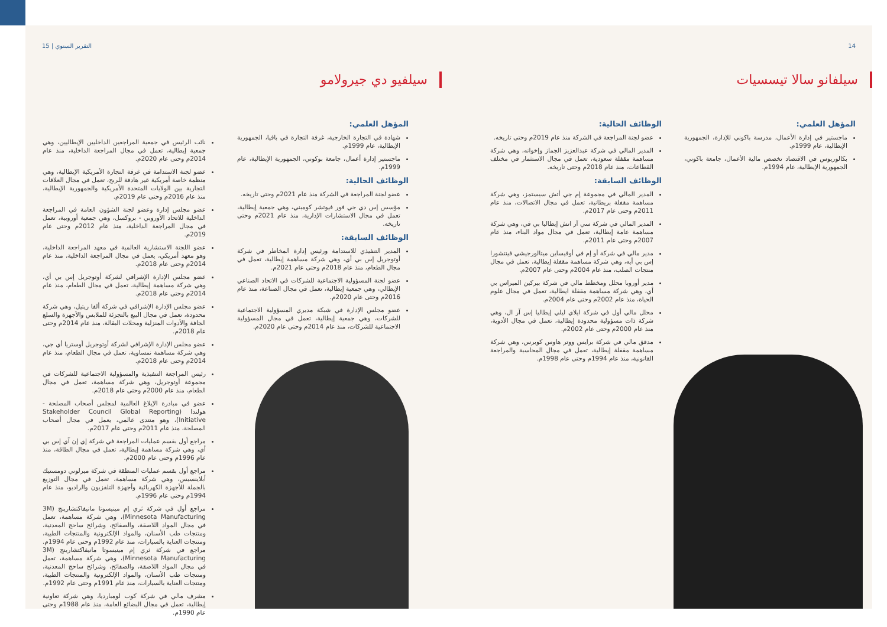14 التقرير السنوي | 15
سيلفانو سالا تيسسيات سيلفيو دي جيرولامو
المؤهل العلمي:
ماجستير في إدارة الأعمال، مدرسة باكوني للإدارة، الجمهورية الإيطالية، عام 1999م.
بكالوريوس في الاقتصاد تخصص مالية الأعمال، جامعة باكوني، الجمهورية الإيطالية، عام 1994م.
الوظائف الحالية:
عضو لجنة المراجعة في الشركة منذ عام 2019م وحتى تاريخه.
المدير المالي في شركة عبدالعزيز الجماز وإخوانه، وهي شركة مساهمة مقفلة سعودية، تعمل في مجال الاستثمار في مختلف القطاعات، منذ عام 2018م وحتى تاريخه.
الوظائف السابقة:
المدير المالي في مجموعة إم جي أتش سيستمز، وهي شركة مساهمة مقفلة بريطانية، تعمل في مجال الاتصالات، منذ عام 2011م وحتى عام 2017م.
المدير المالي في شركة سي آر اتش إيطاليا بي في، وهي شركة مساهمة عامة إيطالية، تعمل في مجال مواد البناء، منذ عام 2007م وحتى عام 2011م.
مدير مالي في شركة أو إم في أوفيساين ميتالورجيشي فينتشورا إس بي أيه، وهي شركة مساهمة مقفلة إيطالية، تعمل في مجال منتجات الصلب، منذ عام 2004م وحتى عام 2007م.
مدير أوروبا محلل ومخطط مالي في شركة بيركين الميراس بي أي، وهي شركة مساهمة مقفلة ايطالية، تعمل في مجال علوم الحياة، منذ عام 2002م وحتى عام 2004م.
محلل مالي أول في شركة ايلاي ليلي إيطاليا إس آر ال، وهي شركة ذات مسؤولية محدودة إيطالية، تعمل في مجال الأدوية، منذ عام 2000م وحتى عام 2002م.
مدقق مالي في شركة برايس ووتر هاوس كوبرس، وهي شركة مساهمة مقفلة إيطالية، تعمل في مجال المحاسبة والمراجعة القانونية، منذ عام 1994م وحتى عام 1998م.
المؤهل العلمي:
شهادة في التجارة الخارجية، غرفة التجارة في بافيا، الجمهورية الإيطالية، عام 1999م.
ماجستير إدارة أعمال، جامعة بوكوني، الجمهورية الإيطالية، عام 1999م.
الوظائف الحالية:
عضو لجنة المراجعة في الشركة منذ عام 2021م وحتى تاريخه.
مؤسس إس دي جي فور فيوتشر كومبني، وهي جمعية إيطالية، تعمل في مجال الاستشارات الإدارية، منذ عام 2021م وحتى تاريخه.
الوظائف السابقة:
المدير التنفيذي للاستدامة ورئيس إدارة المخاطر في شركة أوتوجريل إس بي أي، وهي شركة مساهمة إيطالية، تعمل في مجال الطعام، منذ عام 2018م وحتى عام 2021م.
عضو لجنة المسؤولية الاجتماعية للشركات في الاتحاد الصناعي الإيطالي، وهي جمعية إيطالية، تعمل في مجال الصناعة، منذ عام 2016م وحتى عام 2020م.
عضو مجلس الإدارة في شبكة مديري المسؤولية الاجتماعية للشركات، وهي جمعية إيطالية، تعمل في مجال المسؤولية الاجتماعية للشركات، منذ عام 2014م وحتى عام 2020م.
نائب الرئيس في جمعية المراجعين الداخليين الإيطاليين، وهي جمعية إيطالية، تعمل في مجال المراجعة الداخلية، منذ عام 2014م وحتى عام 2020م.
عضو لجنة الاستدامة في غرفة التجارة الأمريكية الإيطالية، وهي منظمة خاصة أمريكية غير هادفة للربح، تعمل في مجال العلاقات التجارية بين الولايات المتحدة الأمريكية والجمهورية الإيطالية، منذ عام 2016م وحتى عام 2019م.
عضو مجلس إدارة وعضو لجنة الشؤون العامة في المراجعة الداخلية للاتحاد الأوروبي - بروكسل، وهي جمعية أوروبية، تعمل في مجال المراجعة الداخلية، منذ عام 2012م وحتى عام 2019م.
عضو اللجنة الاستشارية العالمية في معهد المراجعة الداخلية، وهو معهد أمريكي، يعمل في مجال المراجعة الداخلية، منذ عام 2014م وحتى عام 2018م.
عضو مجلس الإدارة الإشرافي لشركة أوتوجريل إس بي أي، وهي شركة مساهمة إيطالية، تعمل في مجال الطعام، منذ عام 2014م وحتى عام 2018م.
عضو مجلس الإدارة الإشرافي في شركة ألفا ريتيل، وهي شركة محدودة، تعمل في مجال البيع بالتجزئة للملابس والأجهزة والسلع الجافة والأدوات المنزلية ومحلات البقالة، منذ عام 2014م وحتى عام 2018م.
عضو مجلس الإدارة الإشرافي لشركة أوتوجريل أوستريا أي جي، وهي شركة مساهمة نمساوية، تعمل في مجال الطعام، منذ عام 2014م وحتى عام 2018م.
رئيس المراجعة التنفيذية والمسؤولية الاجتماعية للشركات في مجموعة أوتوجريل، وهي شركة مساهمة، تعمل في مجال الطعام، منذ عام 2000م وحتى عام 2018م.
عضو في مبادرة الإبلاغ العالمية لمجلس أصحاب المصلحة - هولندا (Stakeholder Council Global Reporting Initiative)، وهو منتدى عالمي، يعمل في مجال أصحاب المصلحة، منذ عام 2011م وحتى عام 2017م.
مراجع أول بقسم عمليات المراجعة في شركة إي إن آي إس بي أي، وهي شركة مساهمة إيطالية، تعمل في مجال الطاقة، منذ عام 1996م وحتى عام 2000م.
مراجع أول بقسم عمليات المنطقة في شركة ميرلوني دومستيك أبلاينسيس، وهي شركة مساهمة، تعمل في مجال التوزيع بالجملة للأجهزة الكهربائية وأجهزة التلفزيون والراديو، منذ عام 1994م وحتى عام 1996م.
مراجع أول في شركة ثري إم مينيسوتا مانيفاكتشارينج (3M Minnesota Manufacturing)، وهي شركة مساهمة، تعمل في مجال المواد اللاصقة، والصفائح، وشرائح ساحج المعدنية، ومنتجات طب الأسنان، والمواد الإلكترونية والمنتجات الطبية، ومنتجات العناية بالسيارات، منذ عام 1992م وحتى عام 1994م. مراجع في شركة ثري إم مينيسوتا مانيفاكتشارينج (3M Minnesota Manufacturing)، وهي شركة مساهمة، تعمل في مجال المواد اللاصقة، والصفائح، وشرائح ساحج المعدنية، ومنتجات طب الأسنان، والمواد الإلكترونية والمنتجات الطبية، ومنتجات العناية بالسيارات، منذ عام 1991م وحتى عام 1992م.
مشرف مالي في شركة كوب لومبارديا، وهي شركة تعاونية إيطالية، تعمل في مجال البضائع العامة، منذ عام 1988م وحتى عام 1990م.